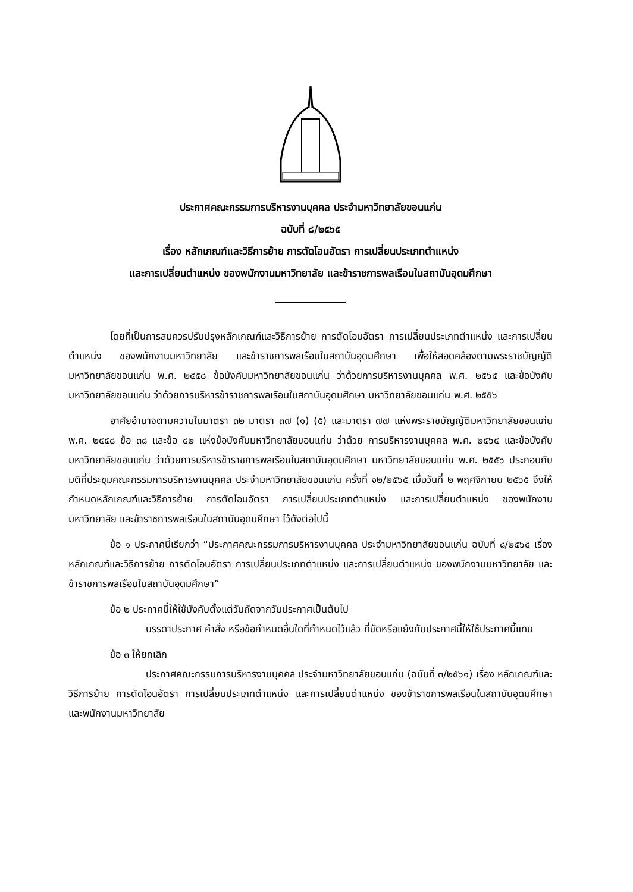ประกาศคณะกรรมการบริหารงานบุคคล ประจำมหาวิทยาลัยขอนแก่น
ฉบับที่ ๘/๒๕๖๕
เรื่อง หลักเกณฑ์และวิธีการย้าย การตัดโอนอัตรา การเปลี่ยนประเภทตำแหน่ง
และการเปลี่ยนตำแหน่ง ของพนักงานมหาวิทยาลัย และข้าราชการพลเรือนในสถาบันอุดมศึกษา
โดยที่เป็นการสมควรปรับปรุงหลักเกณฑ์และวิธีการย้าย การตัดโอนอัตรา การเปลี่ยนประเภทตำแหน่ง และการเปลี่ยนตำแหน่ง ของพนักงานมหาวิทยาลัย และข้าราชการพลเรือนในสถาบันอุดมศึกษา เพื่อให้สอดคล้องตามพระราชบัญญัติมหาวิทยาลัยขอนแก่น พ.ศ. ๒๕๕๘ ข้อบังคับมหาวิทยาลัยขอนแก่น ว่าด้วยการบริหารงานบุคคล พ.ศ. ๒๕๖๕ และข้อบังคับมหาวิทยาลัยขอนแก่น ว่าด้วยการบริหารข้าราชการพลเรือนในสถาบันอุดมศึกษา มหาวิทยาลัยขอนแก่น พ.ศ. ๒๕๕๖
อาศัยอำนาจตามความในมาตรา ๓๒ มาตรา ๓๗ (๑) (๕) และมาตรา ๗๗ แห่งพระราชบัญญัติมหาวิทยาลัยขอนแก่น พ.ศ. ๒๕๕๘ ข้อ ๓๘ และข้อ ๔๒ แห่งข้อบังคับมหาวิทยาลัยขอนแก่น ว่าด้วย การบริหารงานบุคคล พ.ศ. ๒๕๖๕ และข้อบังคับมหาวิทยาลัยขอนแก่น ว่าด้วยการบริหารข้าราชการพลเรือนในสถาบันอุดมศึกษา มหาวิทยาลัยขอนแก่น พ.ศ. ๒๕๕๖ ประกอบกับมติที่ประชุมคณะกรรมการบริหารงานบุคคล ประจำมหาวิทยาลัยขอนแก่น ครั้งที่ ๑๒/๒๕๖๕ เมื่อวันที่ ๒ พฤศจิกายน ๒๕๖๕ จึงให้กำหนดหลักเกณฑ์และวิธีการย้าย การตัดโอนอัตรา การเปลี่ยนประเภทตำแหน่ง และการเปลี่ยนตำแหน่ง ของพนักงานมหาวิทยาลัย และข้าราชการพลเรือนในสถาบันอุดมศึกษา ไว้ดังต่อไปนี้
ข้อ ๑ ประกาศนี้เรียกว่า “ประกาศคณะกรรมการบริหารงานบุคคล ประจำมหาวิทยาลัยขอนแก่น ฉบับที่ ๘/๒๕๖๕ เรื่อง หลักเกณฑ์และวิธีการย้าย การตัดโอนอัตรา การเปลี่ยนประเภทตำแหน่ง และการเปลี่ยนตำแหน่ง ของพนักงานมหาวิทยาลัย และข้าราชการพลเรือนในสถาบันอุดมศึกษา”
ข้อ ๒ ประกาศนี้ให้ใช้บังคับตั้งแต่วันถัดจากวันประกาศเป็นต้นไป
บรรดาประกาศ คำสั่ง หรือข้อกำหนดอื่นใดที่กำหนดไว้แล้ว ที่ขัดหรือแย้งกับประกาศนี้ให้ใช้ประกาศนี้แทน
ข้อ ๓ ให้ยกเลิก
ประกาศคณะกรรมการบริหารงานบุคคล ประจำมหาวิทยาลัยขอนแก่น (ฉบับที่ ๓/๒๕๖๑) เรื่อง หลักเกณฑ์และวิธีการย้าย การตัดโอนอัตรา การเปลี่ยนประเภทตำแหน่ง และการเปลี่ยนตำแหน่ง ของข้าราชการพลเรือนในสถาบันอุดมศึกษา และพนักงานมหาวิทยาลัย